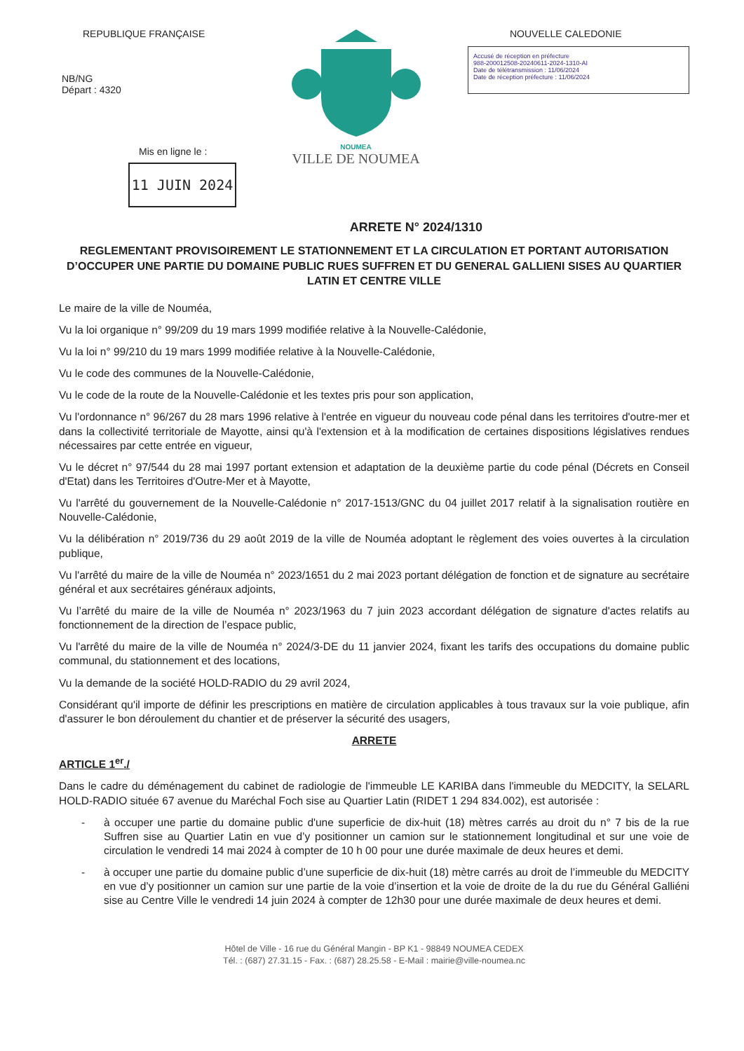REPUBLIQUE FRANÇAISE
NB/NG
Départ : 4320
Mis en ligne le :
11 JUIN 2024
NOUMEA
VILLE DE NOUMEA
NOUVELLE CALEDONIE
Accusé de réception en préfecture
988-200012508-20240611-2024-1310-AI
Date de télétransmission : 11/06/2024
Date de réception préfecture : 11/06/2024
ARRETE N° 2024/1310
REGLEMENTANT PROVISOIREMENT LE STATIONNEMENT ET LA CIRCULATION ET PORTANT AUTORISATION D’OCCUPER UNE PARTIE DU DOMAINE PUBLIC RUES SUFFREN ET DU GENERAL GALLIENI SISES AU QUARTIER LATIN ET CENTRE VILLE
Le maire de la ville de Nouméa,
Vu la loi organique n° 99/209 du 19 mars 1999 modifiée relative à la Nouvelle-Calédonie,
Vu la loi n° 99/210 du 19 mars 1999 modifiée relative à la Nouvelle-Calédonie,
Vu le code des communes de la Nouvelle-Calédonie,
Vu le code de la route de la Nouvelle-Calédonie et les textes pris pour son application,
Vu l'ordonnance n° 96/267 du 28 mars 1996 relative à l'entrée en vigueur du nouveau code pénal dans les territoires d'outre-mer et dans la collectivité territoriale de Mayotte, ainsi qu'à l'extension et à la modification de certaines dispositions législatives rendues nécessaires par cette entrée en vigueur,
Vu le décret n° 97/544 du 28 mai 1997 portant extension et adaptation de la deuxième partie du code pénal (Décrets en Conseil d'Etat) dans les Territoires d'Outre-Mer et à Mayotte,
Vu l'arrêté du gouvernement de la Nouvelle-Calédonie n° 2017-1513/GNC du 04 juillet 2017 relatif à la signalisation routière en Nouvelle-Calédonie,
Vu la délibération n° 2019/736 du 29 août 2019 de la ville de Nouméa adoptant le règlement des voies ouvertes à la circulation publique,
Vu l'arrêté du maire de la ville de Nouméa n° 2023/1651 du 2 mai 2023 portant délégation de fonction et de signature au secrétaire général et aux secrétaires généraux adjoints,
Vu l’arrêté du maire de la ville de Nouméa n° 2023/1963 du 7 juin 2023 accordant délégation de signature d'actes relatifs au fonctionnement de la direction de l’espace public,
Vu l'arrêté du maire de la ville de Nouméa n° 2024/3-DE du 11 janvier 2024, fixant les tarifs des occupations du domaine public communal, du stationnement et des locations,
Vu la demande de la société HOLD-RADIO du 29 avril 2024,
Considérant qu'il importe de définir les prescriptions en matière de circulation applicables à tous travaux sur la voie publique, afin d'assurer le bon déroulement du chantier et de préserver la sécurité des usagers,
ARRETE
ARTICLE 1<sup>er</sup>./
Dans le cadre du déménagement du cabinet de radiologie de l'immeuble LE KARIBA dans l'immeuble du MEDCITY, la SELARL HOLD-RADIO située 67 avenue du Maréchal Foch sise au Quartier Latin (RIDET 1 294 834.002), est autorisée :
- à occuper une partie du domaine public d'une superficie de dix-huit (18) mètres carrés au droit du n° 7 bis de la rue Suffren sise au Quartier Latin en vue d’y positionner un camion sur le stationnement longitudinal et sur une voie de circulation le vendredi 14 mai 2024 à compter de 10 h 00 pour une durée maximale de deux heures et demi.
- à occuper une partie du domaine public d’une superficie de dix-huit (18) mètre carrés au droit de l’immeuble du MEDCITY en vue d’y positionner un camion sur une partie de la voie d’insertion et la voie de droite de la du rue du Général Galliéni sise au Centre Ville le vendredi 14 juin 2024 à compter de 12h30 pour une durée maximale de deux heures et demi.
Hôtel de Ville - 16 rue du Général Mangin - BP K1 - 98849 NOUMEA CEDEX
Tél. : (687) 27.31.15 - Fax. : (687) 28.25.58 - E-Mail : mairie@ville-noumea.nc